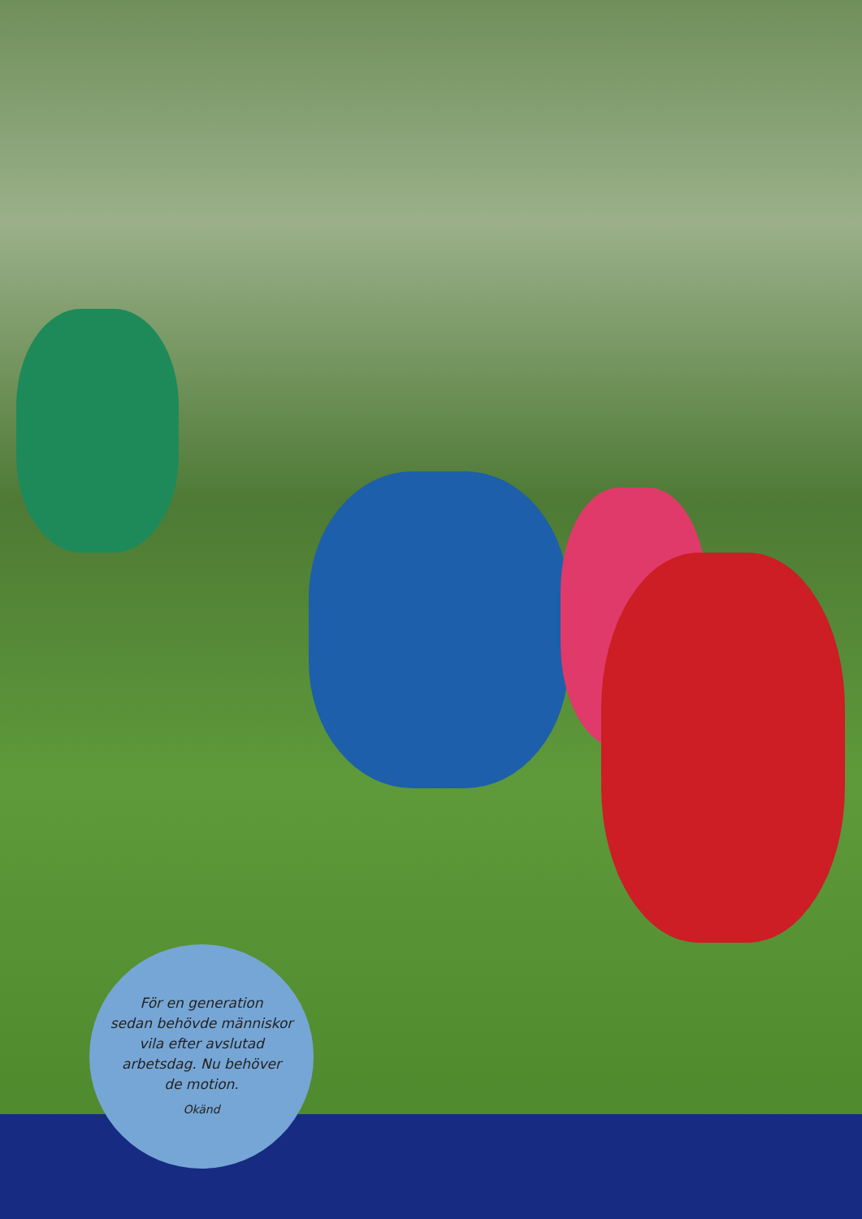För en generation
sedan behövde människor
vila efter avslutad
arbetsdag. Nu behöver
de motion.
Okänd